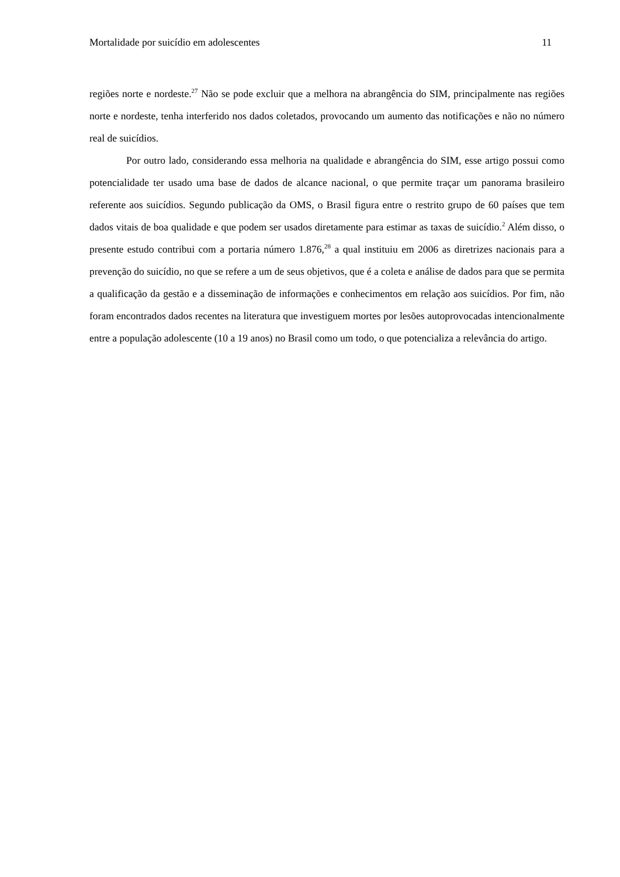Mortalidade por suicídio em adolescentes 11
regiões norte e nordeste.<sup>27</sup> Não se pode excluir que a melhora na abrangência do SIM, principalmente nas regiões norte e nordeste, tenha interferido nos dados coletados, provocando um aumento das notificações e não no número real de suicídios.
Por outro lado, considerando essa melhoria na qualidade e abrangência do SIM, esse artigo possui como potencialidade ter usado uma base de dados de alcance nacional, o que permite traçar um panorama brasileiro referente aos suicídios. Segundo publicação da OMS, o Brasil figura entre o restrito grupo de 60 países que tem dados vitais de boa qualidade e que podem ser usados diretamente para estimar as taxas de suicídio.<sup>2</sup> Além disso, o presente estudo contribui com a portaria número 1.876,<sup>28</sup> a qual instituiu em 2006 as diretrizes nacionais para a prevenção do suicídio, no que se refere a um de seus objetivos, que é a coleta e análise de dados para que se permita a qualificação da gestão e a disseminação de informações e conhecimentos em relação aos suicídios. Por fim, não foram encontrados dados recentes na literatura que investiguem mortes por lesões autoprovocadas intencionalmente entre a população adolescente (10 a 19 anos) no Brasil como um todo, o que potencializa a relevância do artigo.